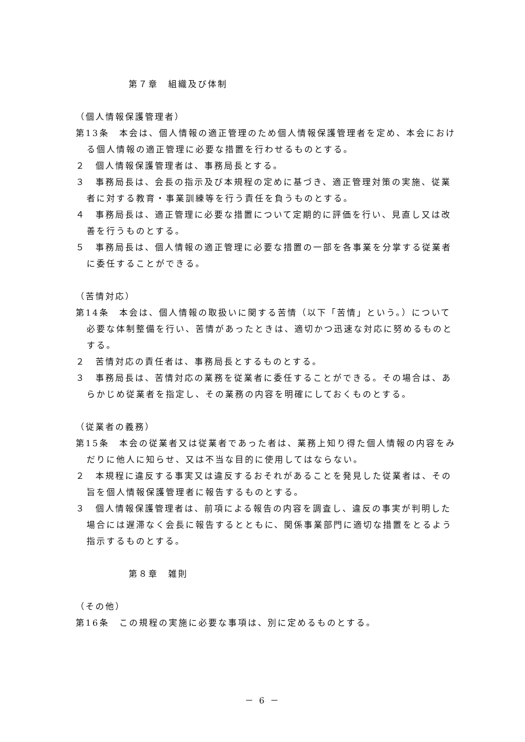第７章　組織及び体制
（個人情報保護管理者）
第13条　本会は、個人情報の適正管理のため個人情報保護管理者を定め、本会における個人情報の適正管理に必要な措置を行わせるものとする。
２　個人情報保護管理者は、事務局長とする。
３　事務局長は、会長の指示及び本規程の定めに基づき、適正管理対策の実施、従業者に対する教育・事業訓練等を行う責任を負うものとする。
４　事務局長は、適正管理に必要な措置について定期的に評価を行い、見直し又は改善を行うものとする。
５　事務局長は、個人情報の適正管理に必要な措置の一部を各事業を分掌する従業者に委任することができる。
（苦情対応）
第14条　本会は、個人情報の取扱いに関する苦情（以下「苦情」という。）について必要な体制整備を行い、苦情があったときは、適切かつ迅速な対応に努めるものとする。
２　苦情対応の責任者は、事務局長とするものとする。
３　事務局長は、苦情対応の業務を従業者に委任することができる。その場合は、あらかじめ従業者を指定し、その業務の内容を明確にしておくものとする。
（従業者の義務）
第15条　本会の従業者又は従業者であった者は、業務上知り得た個人情報の内容をみだりに他人に知らせ、又は不当な目的に使用してはならない。
２　本規程に違反する事実又は違反するおそれがあることを発見した従業者は、その旨を個人情報保護管理者に報告するものとする。
３　個人情報保護管理者は、前項による報告の内容を調査し、違反の事実が判明した場合には遅滞なく会長に報告するとともに、関係事業部門に適切な措置をとるよう指示するものとする。
第８章　雑則
（その他）
第16条　この規程の実施に必要な事項は、別に定めるものとする。
－ 6 －